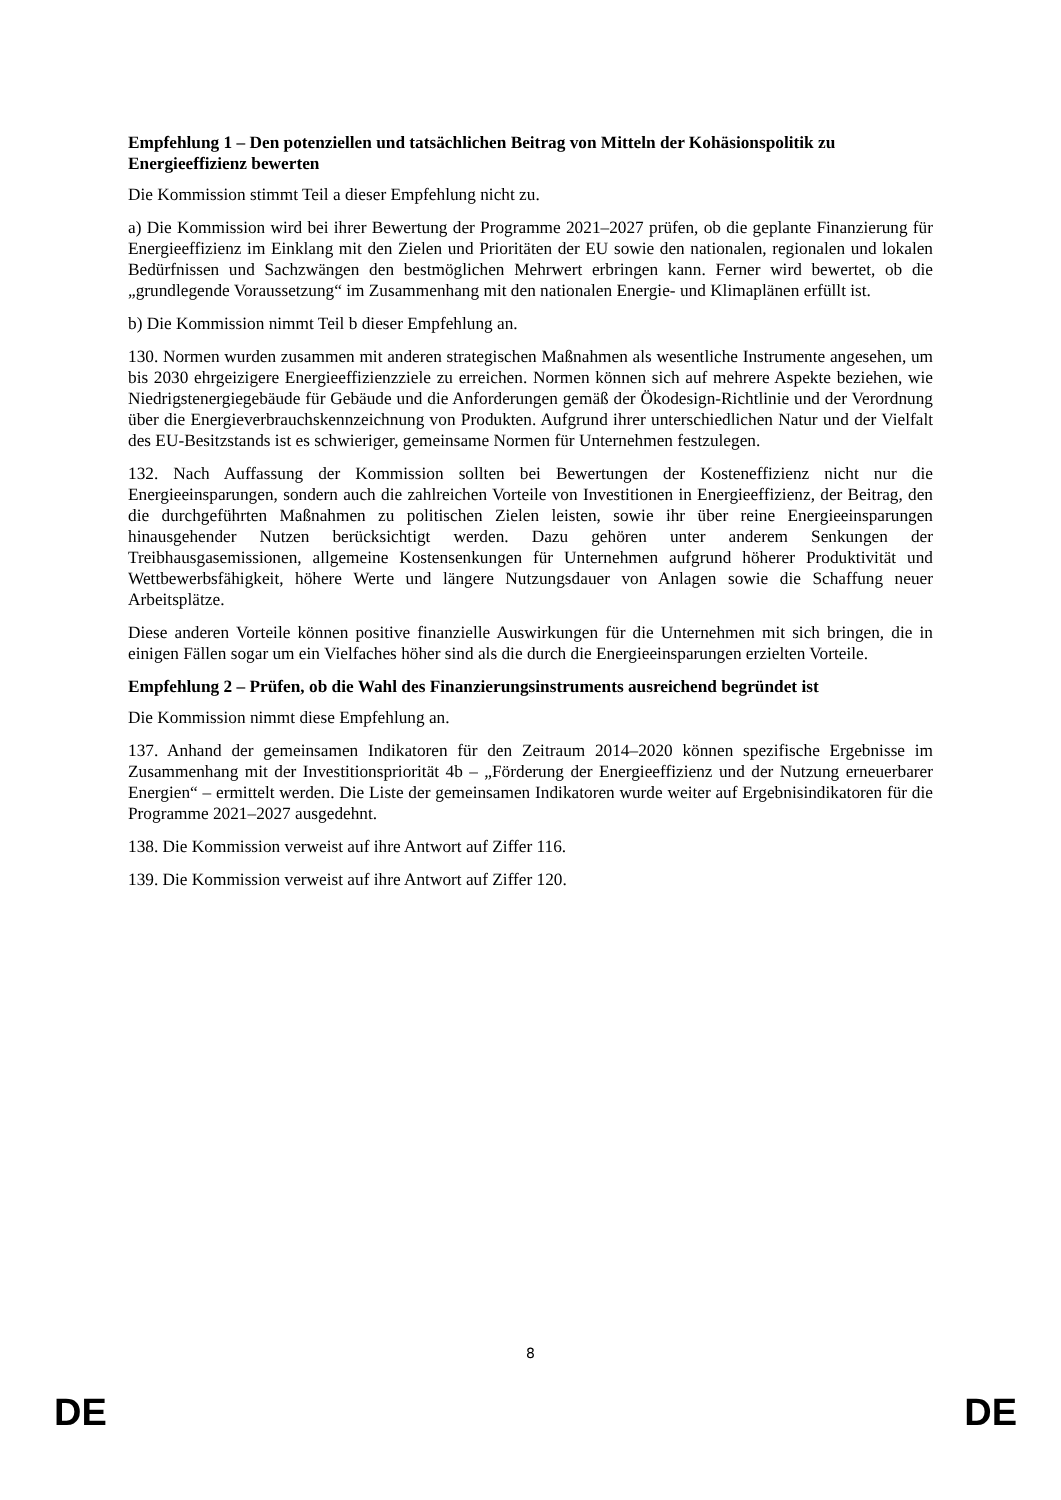Empfehlung 1 – Den potenziellen und tatsächlichen Beitrag von Mitteln der Kohäsionspolitik zu Energieeffizienz bewerten
Die Kommission stimmt Teil a dieser Empfehlung nicht zu.
a) Die Kommission wird bei ihrer Bewertung der Programme 2021–2027 prüfen, ob die geplante Finanzierung für Energieeffizienz im Einklang mit den Zielen und Prioritäten der EU sowie den nationalen, regionalen und lokalen Bedürfnissen und Sachzwängen den bestmöglichen Mehrwert erbringen kann. Ferner wird bewertet, ob die „grundlegende Voraussetzung“ im Zusammenhang mit den nationalen Energie- und Klimaplänen erfüllt ist.
b) Die Kommission nimmt Teil b dieser Empfehlung an.
130. Normen wurden zusammen mit anderen strategischen Maßnahmen als wesentliche Instrumente angesehen, um bis 2030 ehrgeizigere Energieeffizienzziele zu erreichen. Normen können sich auf mehrere Aspekte beziehen, wie Niedrigstenergiegebäude für Gebäude und die Anforderungen gemäß der Ökodesign-Richtlinie und der Verordnung über die Energieverbrauchskennzeichnung von Produkten. Aufgrund ihrer unterschiedlichen Natur und der Vielfalt des EU-Besitzstands ist es schwieriger, gemeinsame Normen für Unternehmen festzulegen.
132. Nach Auffassung der Kommission sollten bei Bewertungen der Kosteneffizienz nicht nur die Energieeinsparungen, sondern auch die zahlreichen Vorteile von Investitionen in Energieeffizienz, der Beitrag, den die durchgeführten Maßnahmen zu politischen Zielen leisten, sowie ihr über reine Energieeinsparungen hinausgehender Nutzen berücksichtigt werden. Dazu gehören unter anderem Senkungen der Treibhausgasemissionen, allgemeine Kostensenkungen für Unternehmen aufgrund höherer Produktivität und Wettbewerbsfähigkeit, höhere Werte und längere Nutzungsdauer von Anlagen sowie die Schaffung neuer Arbeitsplätze.
Diese anderen Vorteile können positive finanzielle Auswirkungen für die Unternehmen mit sich bringen, die in einigen Fällen sogar um ein Vielfaches höher sind als die durch die Energieeinsparungen erzielten Vorteile.
Empfehlung 2 – Prüfen, ob die Wahl des Finanzierungsinstruments ausreichend begründet ist
Die Kommission nimmt diese Empfehlung an.
137. Anhand der gemeinsamen Indikatoren für den Zeitraum 2014–2020 können spezifische Ergebnisse im Zusammenhang mit der Investitionspriorität 4b – „Förderung der Energieeffizienz und der Nutzung erneuerbarer Energien“ – ermittelt werden. Die Liste der gemeinsamen Indikatoren wurde weiter auf Ergebnisindikatoren für die Programme 2021–2027 ausgedehnt.
138. Die Kommission verweist auf ihre Antwort auf Ziffer 116.
139. Die Kommission verweist auf ihre Antwort auf Ziffer 120.
8
DE DE